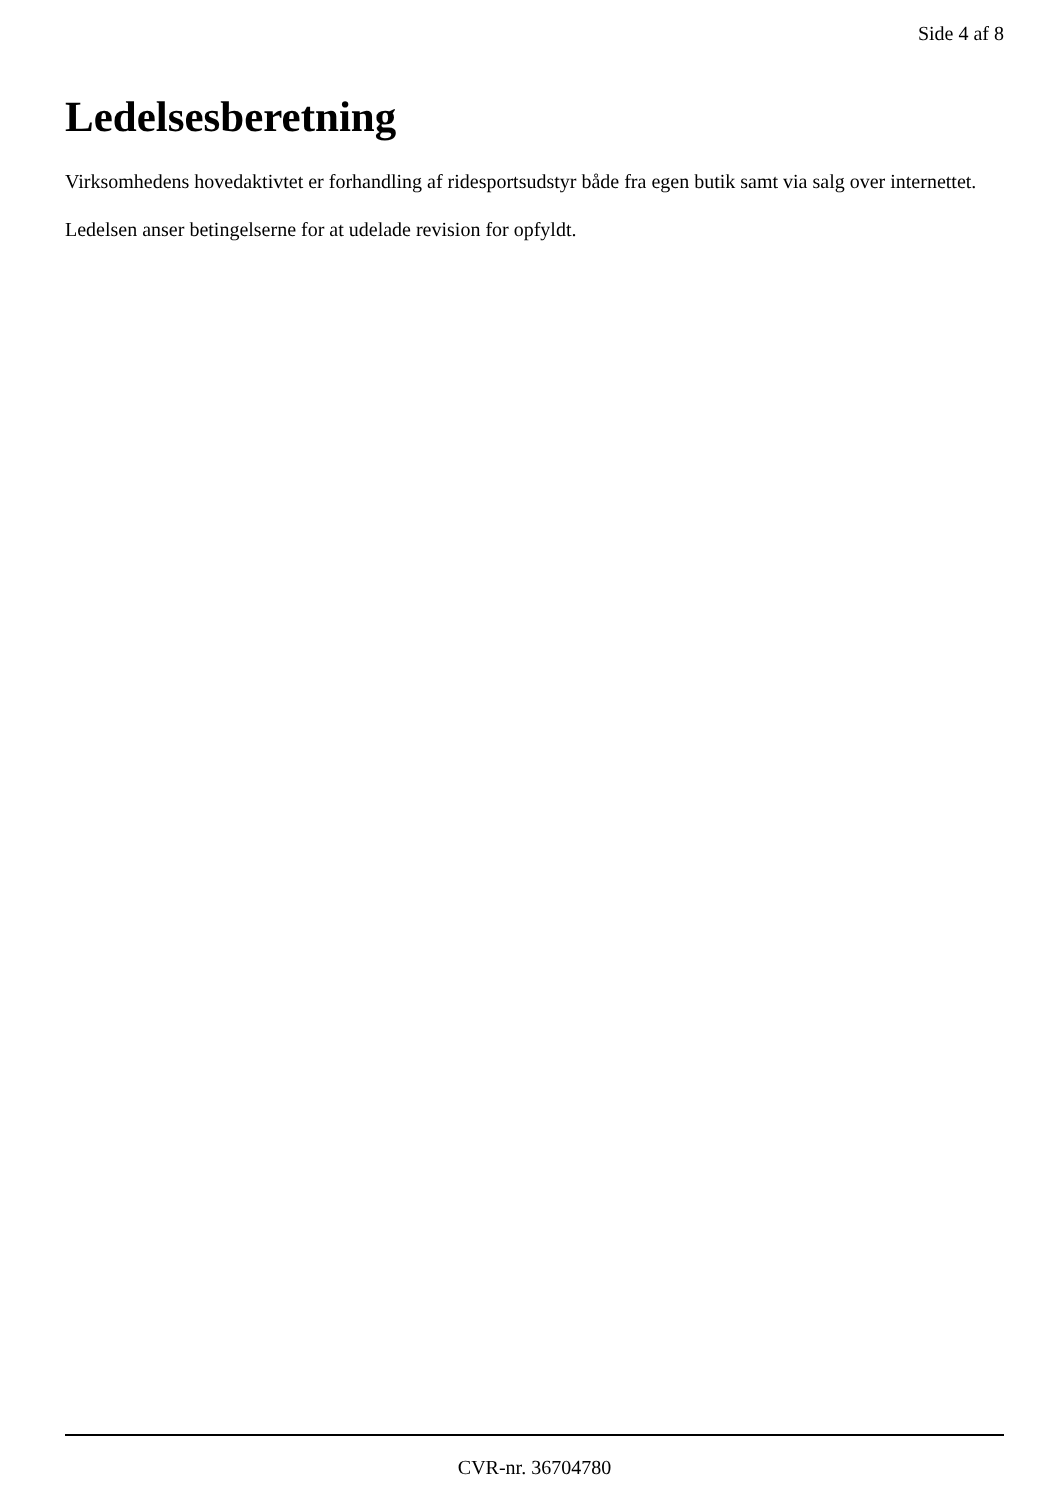Side 4 af 8
Ledelsesberetning
Virksomhedens hovedaktivtet er forhandling af ridesportsudstyr både fra egen butik samt via salg over internettet.
Ledelsen anser betingelserne for at udelade revision for opfyldt.
CVR-nr. 36704780